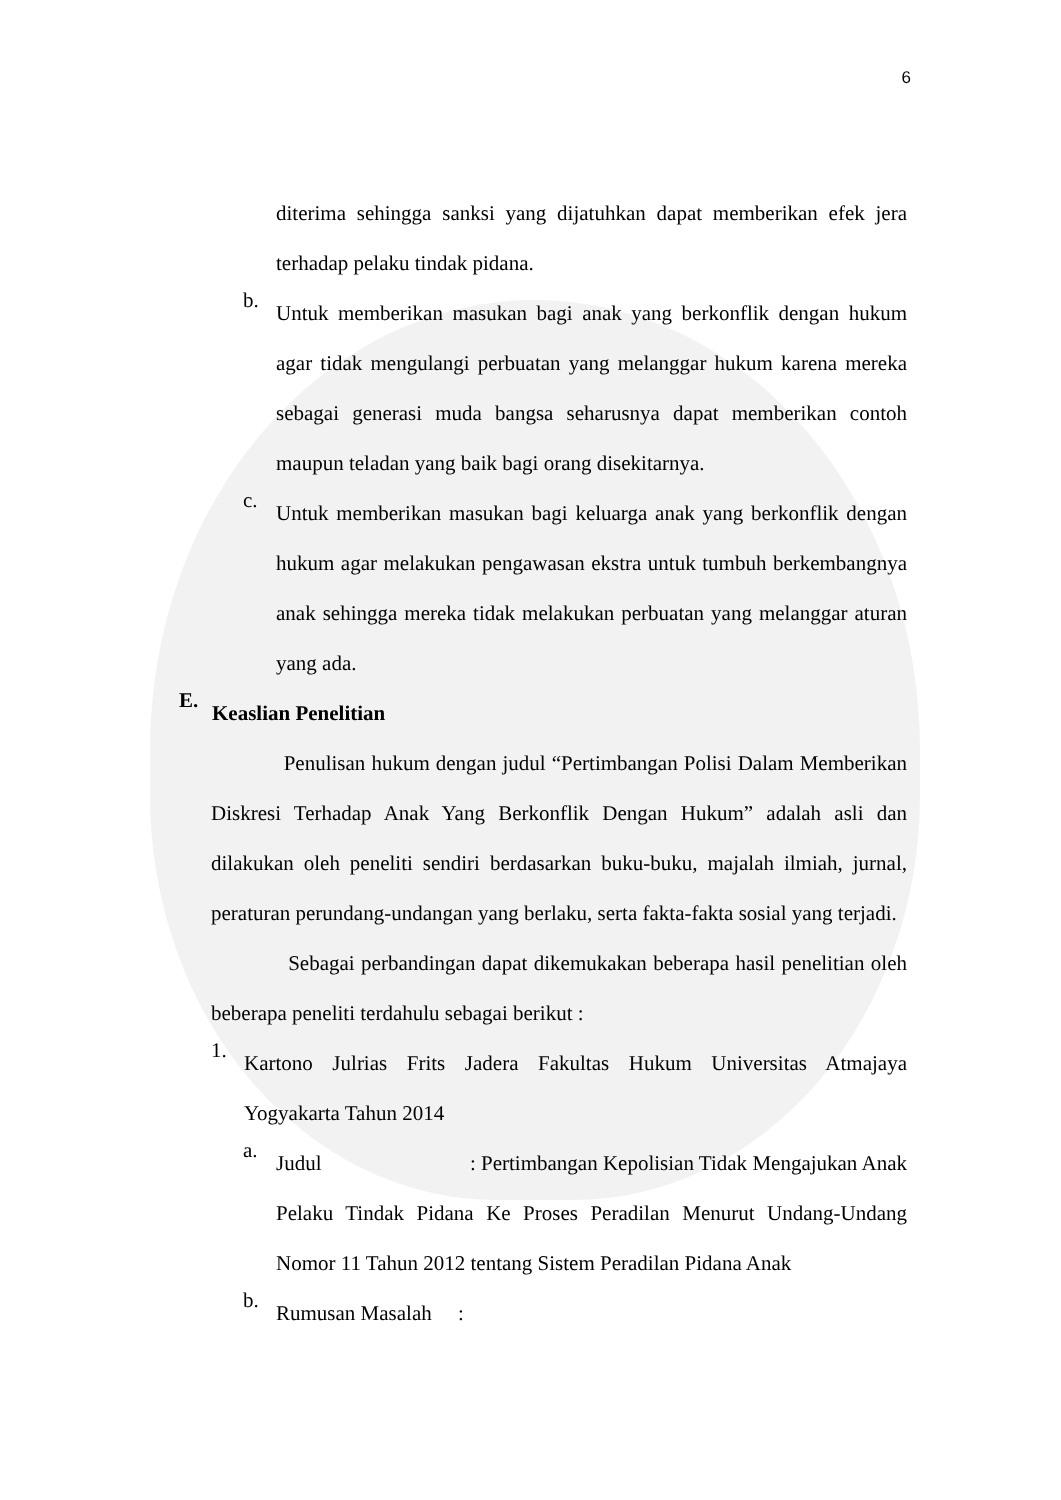6
diterima sehingga sanksi yang dijatuhkan dapat memberikan efek jera terhadap pelaku tindak pidana.
b.
Untuk memberikan masukan bagi anak yang berkonflik dengan hukum agar tidak mengulangi perbuatan yang melanggar hukum karena mereka sebagai generasi muda bangsa seharusnya dapat memberikan contoh maupun teladan yang baik bagi orang disekitarnya.
c.
Untuk memberikan masukan bagi keluarga anak yang berkonflik dengan hukum agar melakukan pengawasan ekstra untuk tumbuh berkembangnya anak sehingga mereka tidak melakukan perbuatan yang melanggar aturan yang ada.
E.
Keaslian Penelitian
Penulisan hukum dengan judul “Pertimbangan Polisi Dalam Memberikan Diskresi Terhadap Anak Yang Berkonflik Dengan Hukum” adalah asli dan dilakukan oleh peneliti sendiri berdasarkan buku-buku, majalah ilmiah, jurnal, peraturan perundang-undangan yang berlaku, serta fakta-fakta sosial yang terjadi.
Sebagai perbandingan dapat dikemukakan beberapa hasil penelitian oleh beberapa peneliti terdahulu sebagai berikut :
1.
Kartono Julrias Frits Jadera Fakultas Hukum Universitas Atmajaya Yogyakarta Tahun 2014
a.
Judul : Pertimbangan Kepolisian Tidak Mengajukan Anak Pelaku Tindak Pidana Ke Proses Peradilan Menurut Undang-Undang Nomor 11 Tahun 2012 tentang Sistem Peradilan Pidana Anak
b.
Rumusan Masalah :